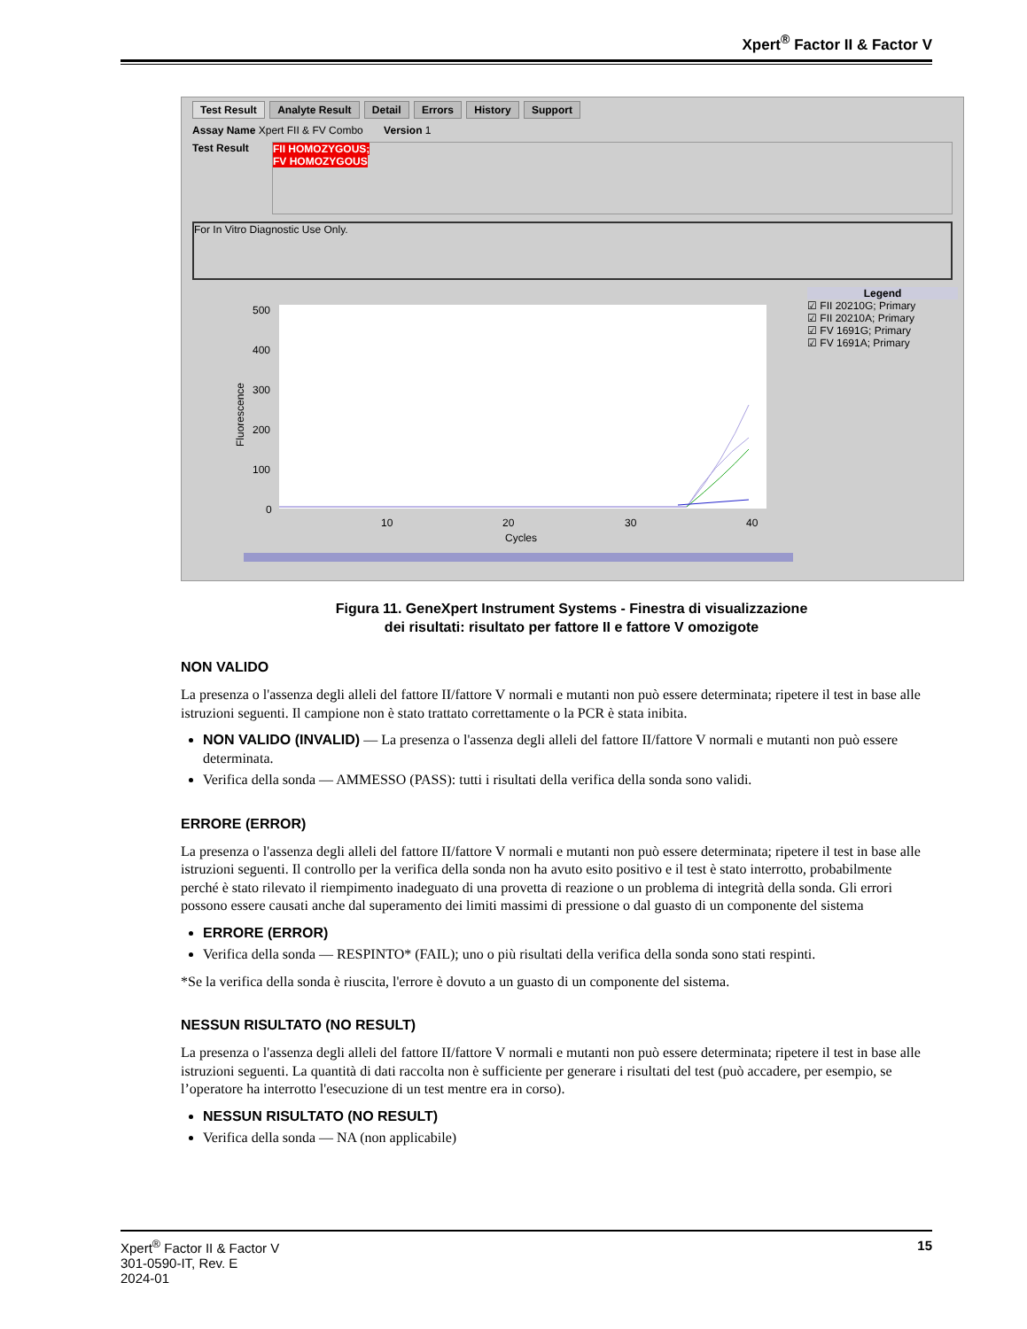Xpert<sup>®</sup> Factor II & Factor V
Test Result Analyte Result Detail Errors History Support
Assay Name Xpert FII & FV Combo Version 1
Test Result
FII HOMOZYGOUS;
FV HOMOZYGOUS
For In Vitro Diagnostic Use Only.
500
400
300
200
100
0
10
20
30
40
Cycles
Fluorescence
Legend
☑ FII 20210G; Primary
☑ FII 20210A; Primary
☑ FV 1691G; Primary
☑ FV 1691A; Primary
Figura 11. GeneXpert Instrument Systems - Finestra di visualizzazione
dei risultati: risultato per fattore II e fattore V omozigote
NON VALIDO
La presenza o l'assenza degli alleli del fattore II/fattore V normali e mutanti non può essere determinata; ripetere il test in base alle istruzioni seguenti. Il campione non è stato trattato correttamente o la PCR è stata inibita.
NON VALIDO (INVALID) — La presenza o l'assenza degli alleli del fattore II/fattore V normali e mutanti non può essere determinata.
Verifica della sonda — AMMESSO (PASS): tutti i risultati della verifica della sonda sono validi.
ERRORE (ERROR)
La presenza o l'assenza degli alleli del fattore II/fattore V normali e mutanti non può essere determinata; ripetere il test in base alle istruzioni seguenti. Il controllo per la verifica della sonda non ha avuto esito positivo e il test è stato interrotto, probabilmente perché è stato rilevato il riempimento inadeguato di una provetta di reazione o un problema di integrità della sonda. Gli errori possono essere causati anche dal superamento dei limiti massimi di pressione o dal guasto di un componente del sistema
ERRORE (ERROR)
Verifica della sonda — RESPINTO* (FAIL); uno o più risultati della verifica della sonda sono stati respinti.
*Se la verifica della sonda è riuscita, l'errore è dovuto a un guasto di un componente del sistema.
NESSUN RISULTATO (NO RESULT)
La presenza o l'assenza degli alleli del fattore II/fattore V normali e mutanti non può essere determinata; ripetere il test in base alle istruzioni seguenti. La quantità di dati raccolta non è sufficiente per generare i risultati del test (può accadere, per esempio, se l’operatore ha interrotto l'esecuzione di un test mentre era in corso).
NESSUN RISULTATO (NO RESULT)
Verifica della sonda — NA (non applicabile)
Xpert<sup>®</sup> Factor II & Factor V
301-0590-IT, Rev. E
2024-01
15